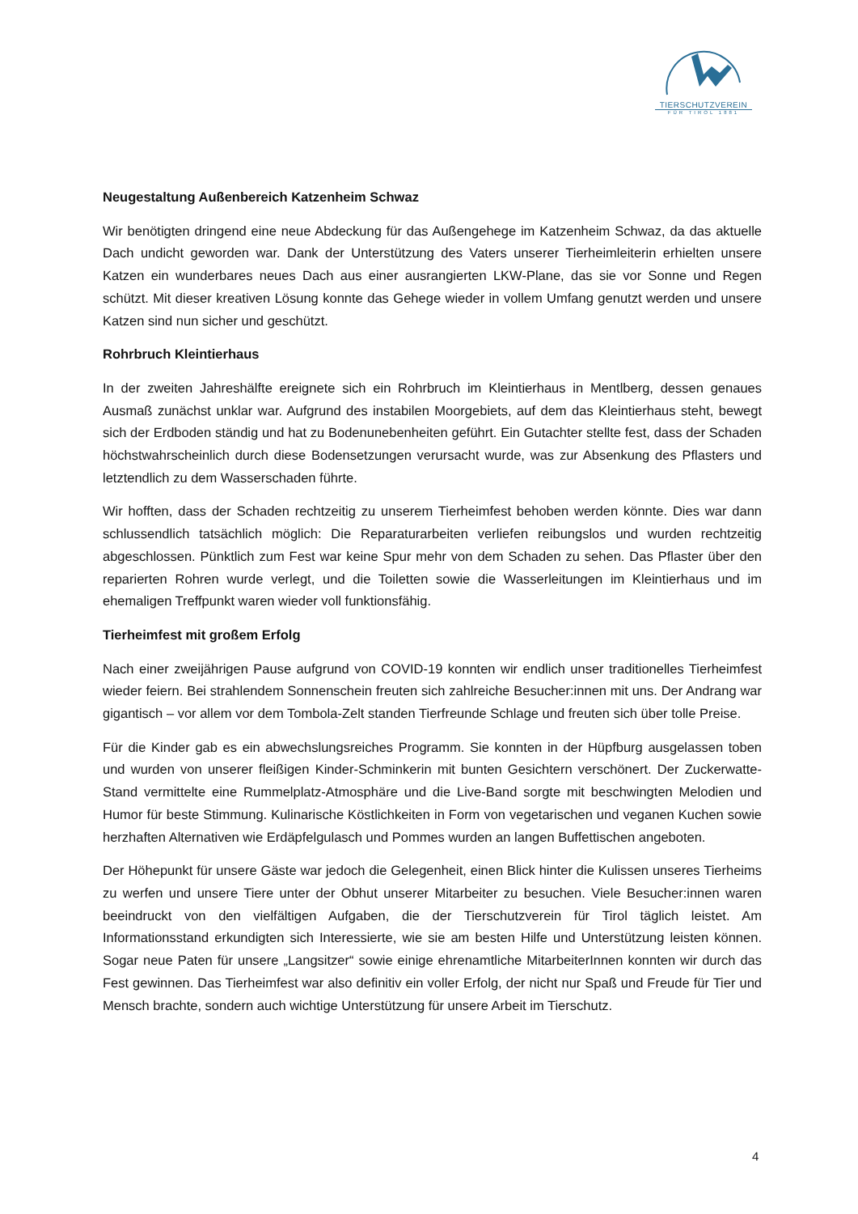TIERSCHUTZVEREIN
FÜR TIROL 1881
Neugestaltung Außenbereich Katzenheim Schwaz
Wir benötigten dringend eine neue Abdeckung für das Außengehege im Katzenheim Schwaz, da das aktuelle Dach undicht geworden war. Dank der Unterstützung des Vaters unserer Tierheimleiterin erhielten unsere Katzen ein wunderbares neues Dach aus einer ausrangierten LKW-Plane, das sie vor Sonne und Regen schützt. Mit dieser kreativen Lösung konnte das Gehege wieder in vollem Umfang genutzt werden und unsere Katzen sind nun sicher und geschützt.
Rohrbruch Kleintierhaus
In der zweiten Jahreshälfte ereignete sich ein Rohrbruch im Kleintierhaus in Mentlberg, dessen genaues Ausmaß zunächst unklar war. Aufgrund des instabilen Moorgebiets, auf dem das Kleintierhaus steht, bewegt sich der Erdboden ständig und hat zu Bodenunebenheiten geführt. Ein Gutachter stellte fest, dass der Schaden höchstwahrscheinlich durch diese Bodensetzungen verursacht wurde, was zur Absenkung des Pflasters und letztendlich zu dem Wasserschaden führte.
Wir hofften, dass der Schaden rechtzeitig zu unserem Tierheimfest behoben werden könnte. Dies war dann schlussendlich tatsächlich möglich: Die Reparaturarbeiten verliefen reibungslos und wurden rechtzeitig abgeschlossen. Pünktlich zum Fest war keine Spur mehr von dem Schaden zu sehen. Das Pflaster über den reparierten Rohren wurde verlegt, und die Toiletten sowie die Wasserleitungen im Kleintierhaus und im ehemaligen Treffpunkt waren wieder voll funktionsfähig.
Tierheimfest mit großem Erfolg
Nach einer zweijährigen Pause aufgrund von COVID-19 konnten wir endlich unser traditionelles Tierheimfest wieder feiern. Bei strahlendem Sonnenschein freuten sich zahlreiche Besucher:innen mit uns. Der Andrang war gigantisch – vor allem vor dem Tombola-Zelt standen Tierfreunde Schlage und freuten sich über tolle Preise.
Für die Kinder gab es ein abwechslungsreiches Programm. Sie konnten in der Hüpfburg ausgelassen toben und wurden von unserer fleißigen Kinder-Schminkerin mit bunten Gesichtern verschönert. Der Zuckerwatte-Stand vermittelte eine Rummelplatz-Atmosphäre und die Live-Band sorgte mit beschwingten Melodien und Humor für beste Stimmung. Kulinarische Köstlichkeiten in Form von vegetarischen und veganen Kuchen sowie herzhaften Alternativen wie Erdäpfelgulasch und Pommes wurden an langen Buffettischen angeboten.
Der Höhepunkt für unsere Gäste war jedoch die Gelegenheit, einen Blick hinter die Kulissen unseres Tierheims zu werfen und unsere Tiere unter der Obhut unserer Mitarbeiter zu besuchen. Viele Besucher:innen waren beeindruckt von den vielfältigen Aufgaben, die der Tierschutzverein für Tirol täglich leistet. Am Informationsstand erkundigten sich Interessierte, wie sie am besten Hilfe und Unterstützung leisten können. Sogar neue Paten für unsere „Langsitzer“ sowie einige ehrenamtliche MitarbeiterInnen konnten wir durch das Fest gewinnen. Das Tierheimfest war also definitiv ein voller Erfolg, der nicht nur Spaß und Freude für Tier und Mensch brachte, sondern auch wichtige Unterstützung für unsere Arbeit im Tierschutz.
4